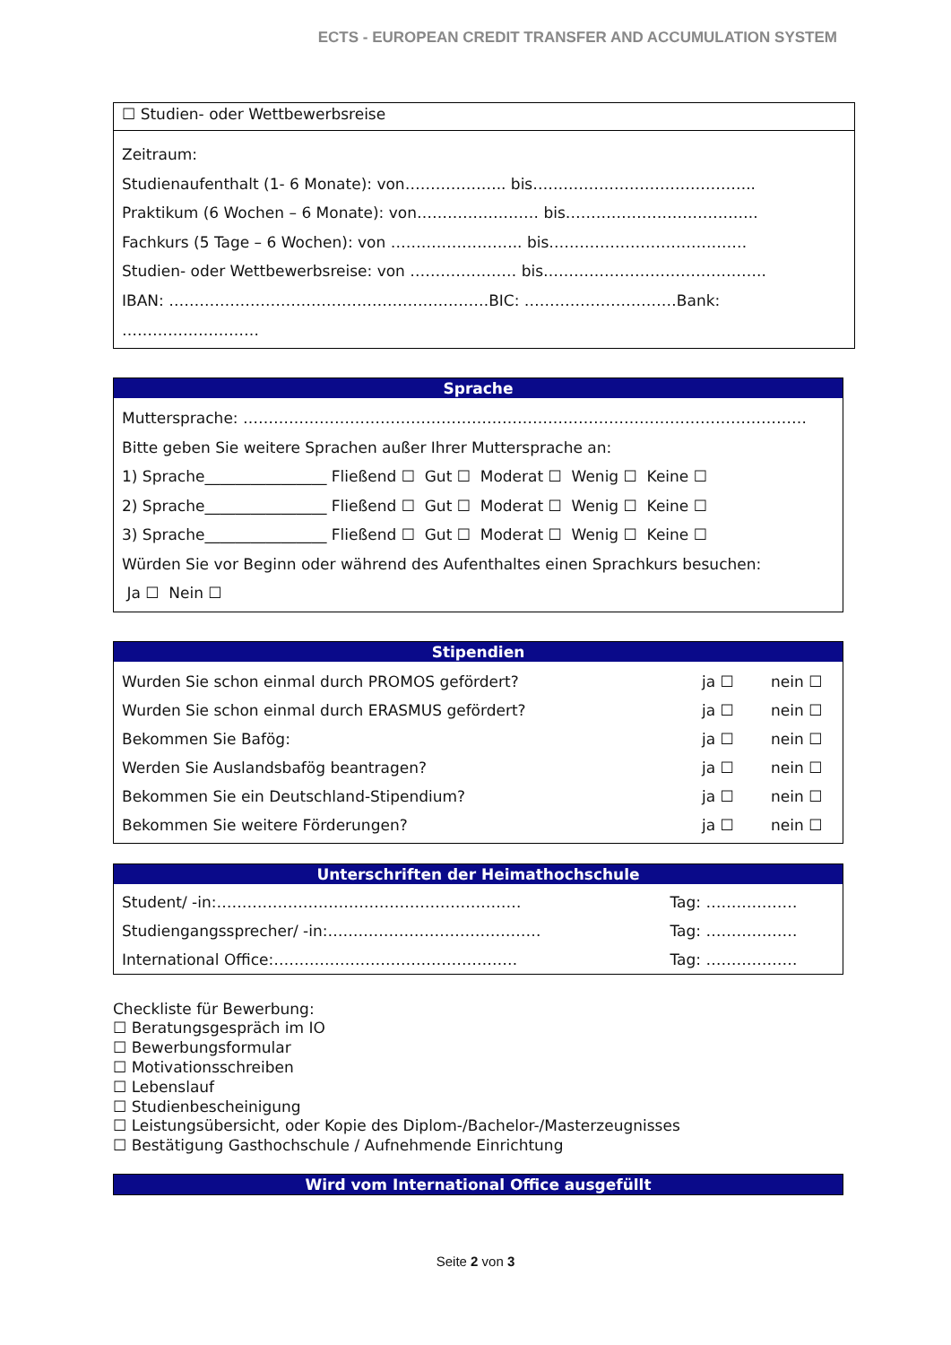ECTS - EUROPEAN CREDIT TRANSFER AND ACCUMULATION SYSTEM
☐ Studien- oder Wettbewerbsreise
Zeitraum:
Studienaufenthalt (1- 6 Monate): von……………….. bis……………………………………..
Praktikum (6 Wochen – 6 Monate): von…………………… bis………………………………..
Fachkurs (5 Tage – 6 Wochen): von …………………….. bis…………………………………
Studien- oder Wettbewerbsreise: von ………………… bis……………………………………..
IBAN: ………………………………………………………BIC: …………………………Bank: ………………………
Sprache
Muttersprache: …………………………………………………………………………………………………
Bitte geben Sie weitere Sprachen außer Ihrer Muttersprache an:
1) Sprache________________ Fließend ☐ Gut ☐ Moderat ☐ Wenig ☐ Keine ☐
2) Sprache________________ Fließend ☐ Gut ☐ Moderat ☐ Wenig ☐ Keine ☐
3) Sprache________________ Fließend ☐ Gut ☐ Moderat ☐ Wenig ☐ Keine ☐
Würden Sie vor Beginn oder während des Aufenthaltes einen Sprachkurs besuchen:
Ja ☐ Nein ☐
Stipendien
| Wurden Sie schon einmal durch PROMOS gefördert? | ja ☐ | nein ☐ |
| Wurden Sie schon einmal durch ERASMUS gefördert? | ja ☐ | nein ☐ |
| Bekommen Sie Bafög: | ja ☐ | nein ☐ |
| Werden Sie Auslandsbafög beantragen? | ja ☐ | nein ☐ |
| Bekommen Sie ein Deutschland-Stipendium? | ja ☐ | nein ☐ |
| Bekommen Sie weitere Förderungen? | ja ☐ | nein ☐ |
Unterschriften der Heimathochschule
| Student/ -in:…………………………………………………… | Tag: ……………… |
| Studiengangssprecher/ -in:…………………………………… | Tag: ……………… |
| International Office:………………………………………… | Tag: ……………… |
Checkliste für Bewerbung:
☐ Beratungsgespräch im IO
☐ Bewerbungsformular
☐ Motivationsschreiben
☐ Lebenslauf
☐ Studienbescheinigung
☐ Leistungsübersicht, oder Kopie des Diplom-/Bachelor-/Masterzeugnisses
☐ Bestätigung Gasthochschule / Aufnehmende Einrichtung
Wird vom International Office ausgefüllt
Seite 2 von 3